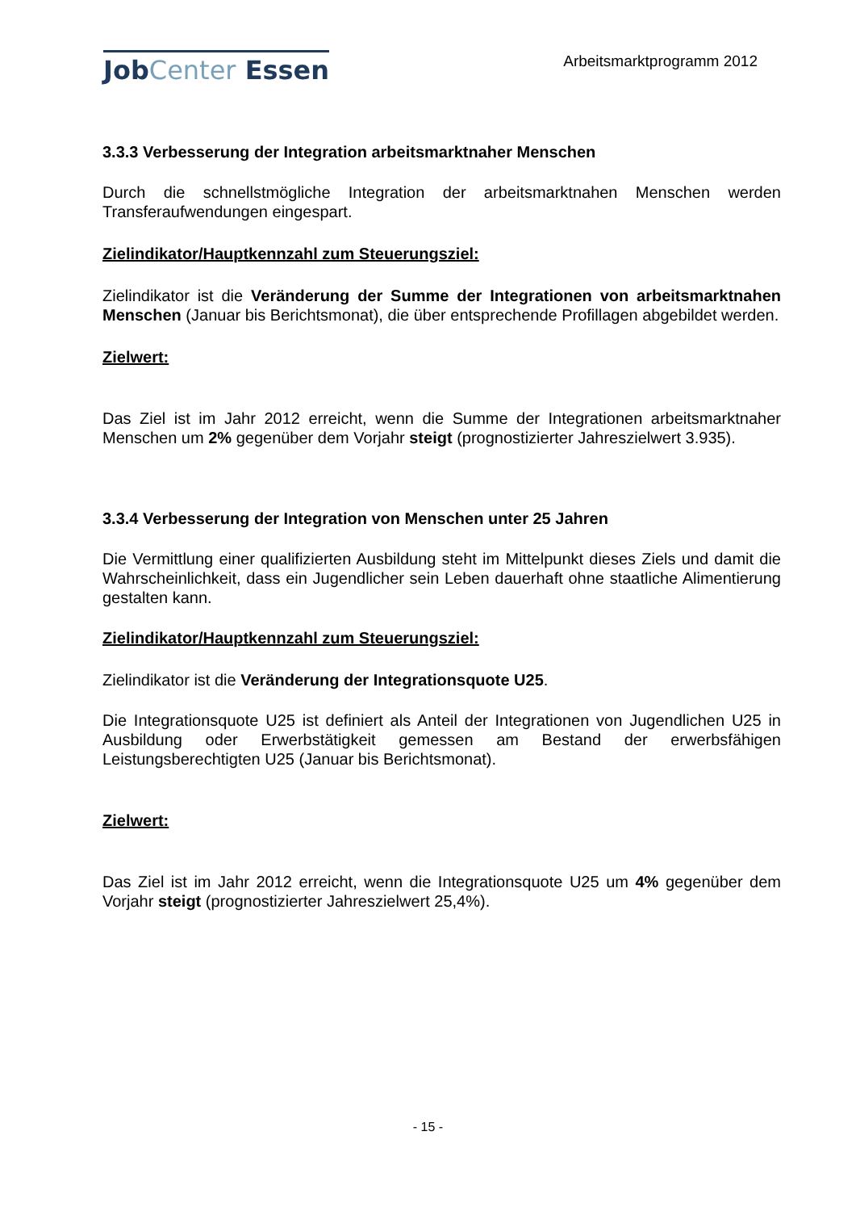JobCenter Essen
Arbeitsmarktprogramm 2012
3.3.3 Verbesserung der Integration arbeitsmarktnaher Menschen
Durch die schnellstmögliche Integration der arbeitsmarktnahen Menschen werden Transferaufwendungen eingespart.
Zielindikator/Hauptkennzahl zum Steuerungsziel:
Zielindikator ist die Veränderung der Summe der Integrationen von arbeitsmarktnahen Menschen (Januar bis Berichtsmonat), die über entsprechende Profillagen abgebildet werden.
Zielwert:
Das Ziel ist im Jahr 2012 erreicht, wenn die Summe der Integrationen arbeitsmarktnaher Menschen um 2% gegenüber dem Vorjahr steigt (prognostizierter Jahreszielwert 3.935).
3.3.4 Verbesserung der Integration von Menschen unter 25 Jahren
Die Vermittlung einer qualifizierten Ausbildung steht im Mittelpunkt dieses Ziels und damit die Wahrscheinlichkeit, dass ein Jugendlicher sein Leben dauerhaft ohne staatliche Alimentierung gestalten kann.
Zielindikator/Hauptkennzahl zum Steuerungsziel:
Zielindikator ist die Veränderung der Integrationsquote U25.
Die Integrationsquote U25 ist definiert als Anteil der Integrationen von Jugendlichen U25 in Ausbildung oder Erwerbstätigkeit gemessen am Bestand der erwerbsfähigen Leistungsberechtigten U25 (Januar bis Berichtsmonat).
Zielwert:
Das Ziel ist im Jahr 2012 erreicht, wenn die Integrationsquote U25 um 4% gegenüber dem Vorjahr steigt (prognostizierter Jahreszielwert 25,4%).
- 15 -